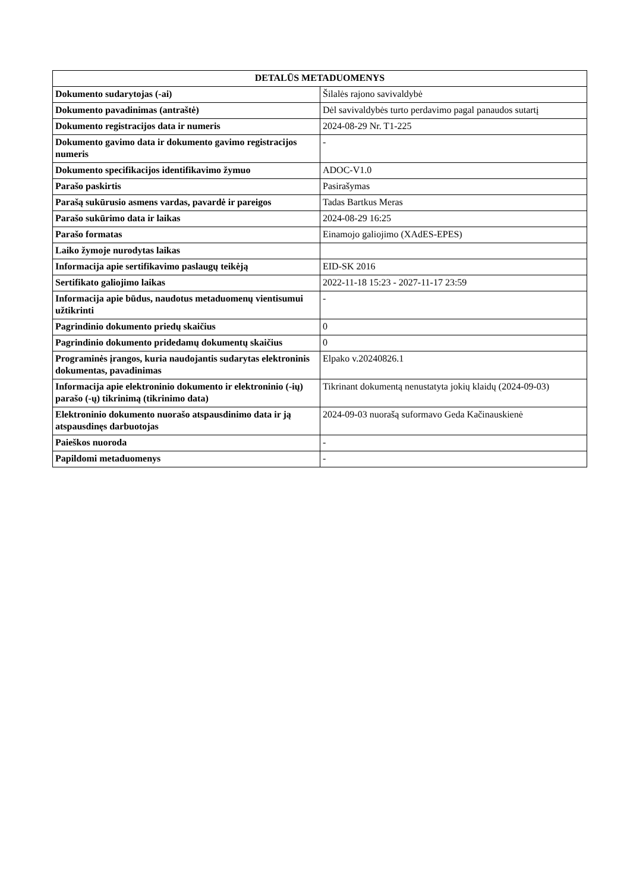| DETALŪS METADUOMENYS | |
| --- | --- |
| Dokumento sudarytojas (-ai) | Šilalės rajono savivaldybė |
| Dokumento pavadinimas (antraštė) | Dėl savivaldybės turto perdavimo pagal panaudos sutartį |
| Dokumento registracijos data ir numeris | 2024-08-29 Nr. T1-225 |
| Dokumento gavimo data ir dokumento gavimo registracijos numeris | - |
| Dokumento specifikacijos identifikavimo žymuo | ADOC-V1.0 |
| Parašo paskirtis | Pasirašymas |
| Parašą sukūrusio asmens vardas, pavardė ir pareigos | Tadas Bartkus Meras |
| Parašo sukūrimo data ir laikas | 2024-08-29 16:25 |
| Parašo formatas | Einamojo galiojimo (XAdES-EPES) |
| Laiko žymoje nurodytas laikas | |
| Informacija apie sertifikavimo paslaugų teikėją | EID-SK 2016 |
| Sertifikato galiojimo laikas | 2022-11-18 15:23 - 2027-11-17 23:59 |
| Informacija apie būdus, naudotus metaduomenų vientisumui užtikrinti | - |
| Pagrindinio dokumento priedų skaičius | 0 |
| Pagrindinio dokumento pridedamų dokumentų skaičius | 0 |
| Programinės įrangos, kuria naudojantis sudarytas elektroninis dokumentas, pavadinimas | Elpako v.20240826.1 |
| Informacija apie elektroninio dokumento ir elektroninio (-ių) parašo (-ų) tikrinimą (tikrinimo data) | Tikrinant dokumentą nenustatyta jokių klaidų (2024-09-03) |
| Elektroninio dokumento nuorašo atspausdinimo data ir ją atspausdinęs darbuotojas | 2024-09-03 nuorašą suformavo Geda Kačinauskienė |
| Paieškos nuoroda | - |
| Papildomi metaduomenys | - |